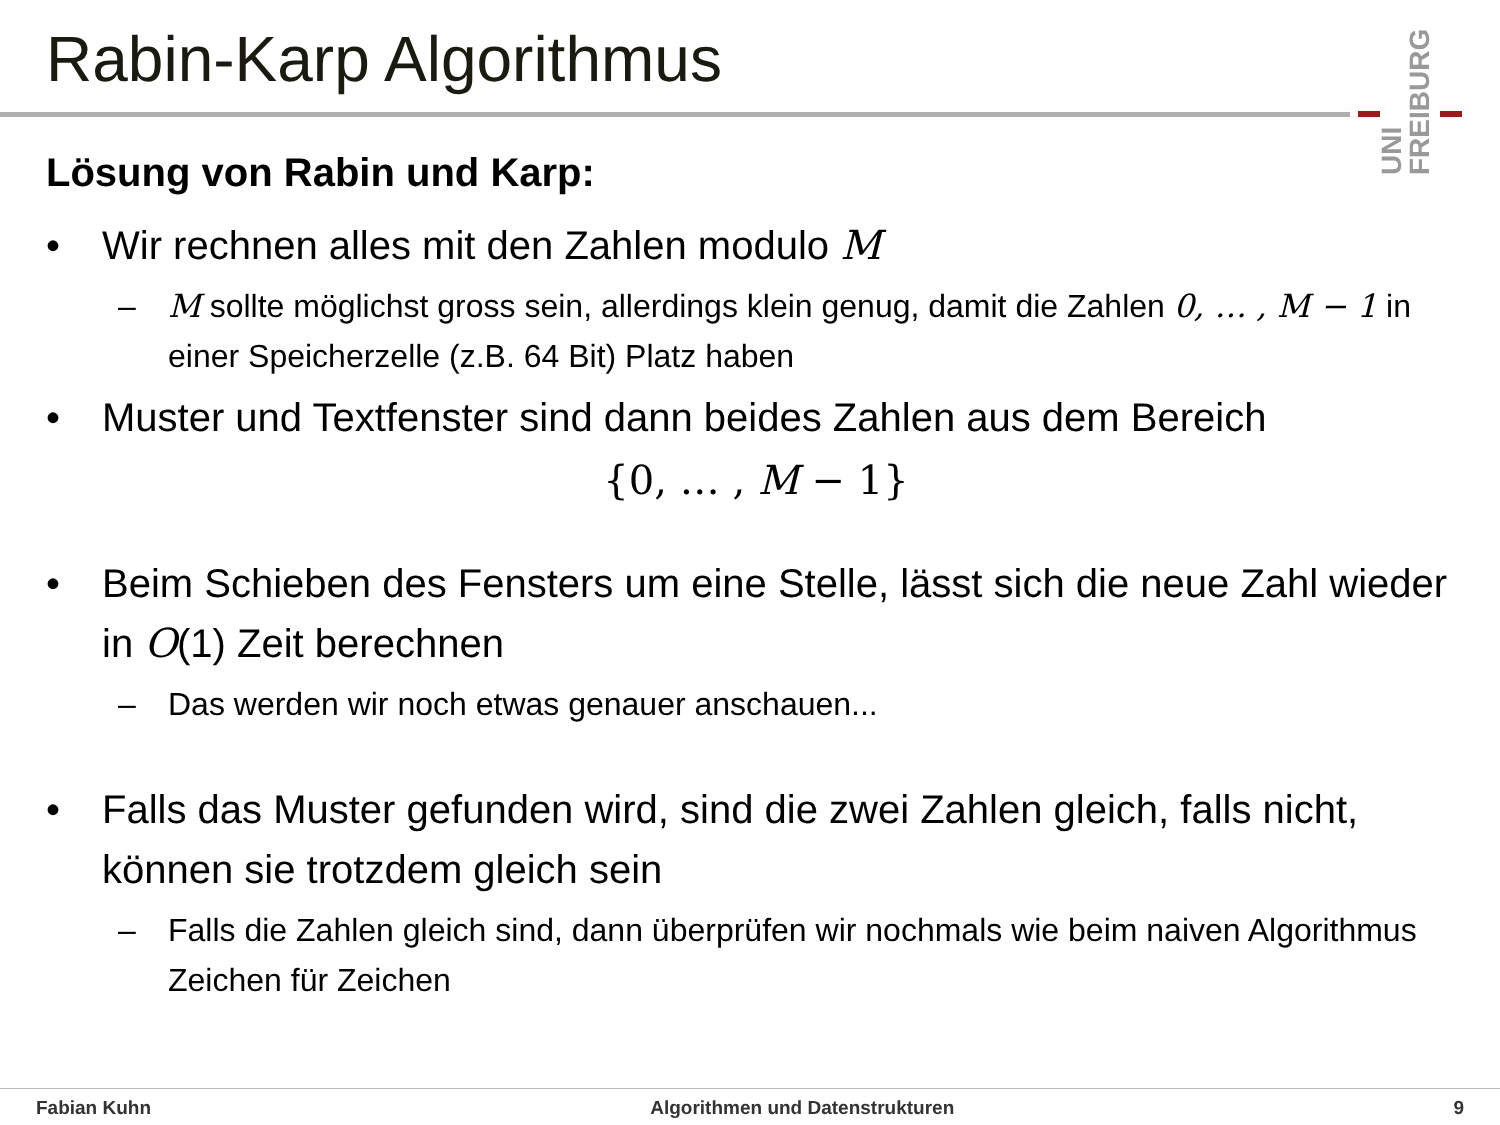Rabin-Karp Algorithmus
UNI
FREIBURG
Lösung von Rabin und Karp:
Wir rechnen alles mit den Zahlen modulo M
– M sollte möglichst gross sein, allerdings klein genug, damit die Zahlen 0, … , M − 1 in einer Speicherzelle (z.B. 64 Bit) Platz haben
Muster und Textfenster sind dann beides Zahlen aus dem Bereich
{0, … , M − 1}
Beim Schieben des Fensters um eine Stelle, lässt sich die neue Zahl wieder in O(1) Zeit berechnen
– Das werden wir noch etwas genauer anschauen...
Falls das Muster gefunden wird, sind die zwei Zahlen gleich, falls nicht, können sie trotzdem gleich sein
– Falls die Zahlen gleich sind, dann überprüfen wir nochmals wie beim naiven Algorithmus Zeichen für Zeichen
Fabian Kuhn Algorithmen und Datenstrukturen 9